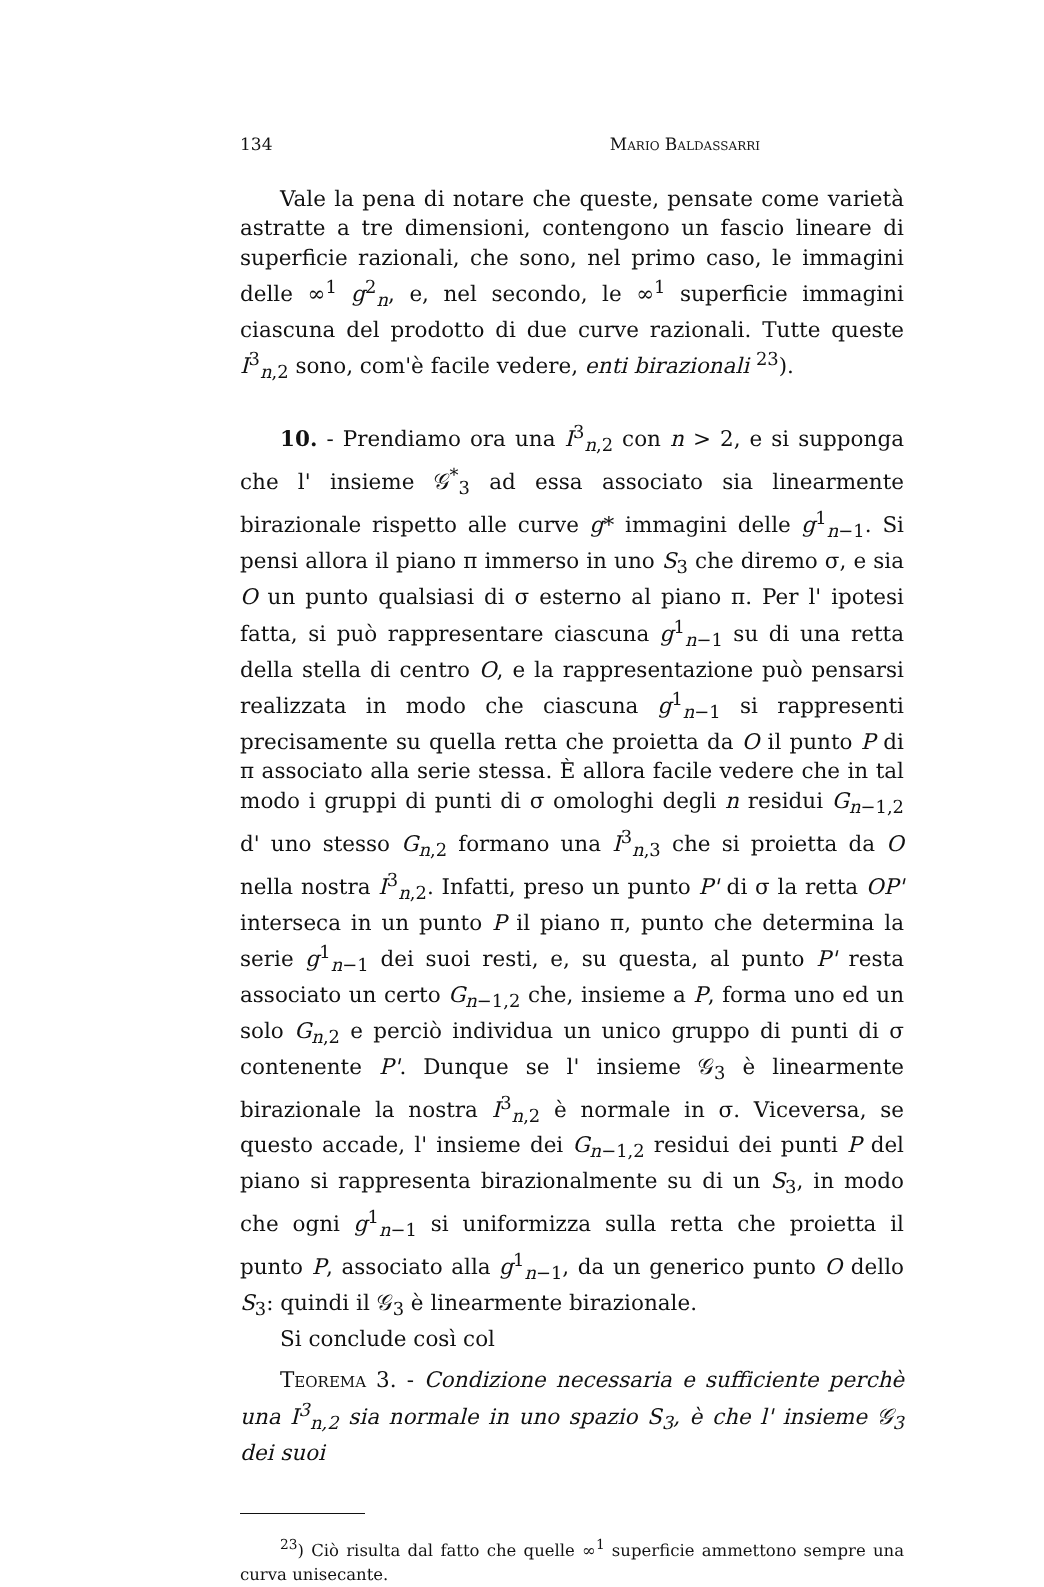134 Mario Baldassarri
Vale la pena di notare che queste, pensate come varietà astratte a tre dimensioni, contengono un fascio lineare di superficie razionali, che sono, nel primo caso, le immagini delle ∞<sup>1</sup> g<sup>2</sup><sub>n</sub>, e, nel secondo, le ∞<sup>1</sup> superficie immagini ciascuna del prodotto di due curve razionali. Tutte queste I<sup>3</sup><sub>n,2</sub> sono, com'è facile vedere, enti birazionali <sup>23</sup>).
10. - Prendiamo ora una I<sup>3</sup><sub>n,2</sub> con n > 2, e si supponga che l' insieme 𝒢<sup>*</sup><sub>3</sub> ad essa associato sia linearmente birazionale rispetto alle curve g* immagini delle g<sup>1</sup><sub>n−1</sub>. Si pensi allora il piano π immerso in uno S<sub>3</sub> che diremo σ, e sia O un punto qualsiasi di σ esterno al piano π. Per l' ipotesi fatta, si può rappresentare ciascuna g<sup>1</sup><sub>n−1</sub> su di una retta della stella di centro O, e la rappresentazione può pensarsi realizzata in modo che ciascuna g<sup>1</sup><sub>n−1</sub> si rappresenti precisamente su quella retta che proietta da O il punto P di π associato alla serie stessa. È allora facile vedere che in tal modo i gruppi di punti di σ omologhi degli n residui G<sub>n−1,2</sub> d' uno stesso G<sub>n,2</sub> formano una I<sup>3</sup><sub>n,3</sub> che si proietta da O nella nostra I<sup>3</sup><sub>n,2</sub>. Infatti, preso un punto P' di σ la retta OP' interseca in un punto P il piano π, punto che determina la serie g<sup>1</sup><sub>n−1</sub> dei suoi resti, e, su questa, al punto P' resta associato un certo G<sub>n−1,2</sub> che, insieme a P, forma uno ed un solo G<sub>n,2</sub> e perciò individua un unico gruppo di punti di σ contenente P'. Dunque se l' insieme 𝒢<sub>3</sub> è linearmente birazionale la nostra I<sup>3</sup><sub>n,2</sub> è normale in σ. Viceversa, se questo accade, l' insieme dei G<sub>n−1,2</sub> residui dei punti P del piano si rappresenta birazionalmente su di un S<sub>3</sub>, in modo che ogni g<sup>1</sup><sub>n−1</sub> si uniformizza sulla retta che proietta il punto P, associato alla g<sup>1</sup><sub>n−1</sub>, da un generico punto O dello S<sub>3</sub>: quindi il 𝒢<sub>3</sub> è linearmente birazionale.
Si conclude così col
Teorema 3. - Condizione necessaria e sufficiente perchè una I<sup>3</sup><sub>n,2</sub> sia normale in uno spazio S<sub>3</sub>, è che l' insieme 𝒢<sub>3</sub> dei suoi
<sup>23</sup>) Ciò risulta dal fatto che quelle ∞<sup>1</sup> superficie ammettono sempre una curva unisecante.